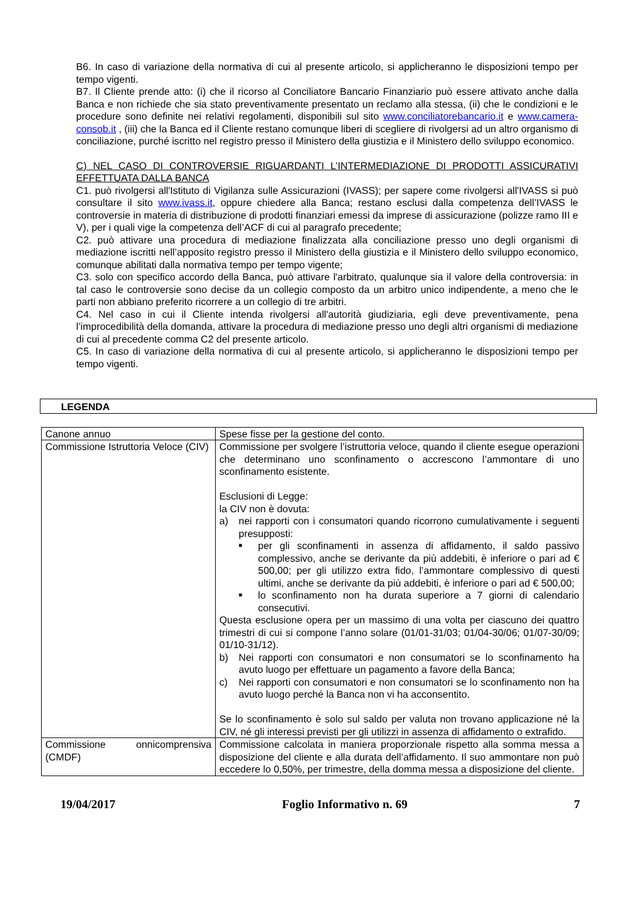B6. In caso di variazione della normativa di cui al presente articolo, si applicheranno le disposizioni tempo per tempo vigenti.
B7. Il Cliente prende atto: (i) che il ricorso al Conciliatore Bancario Finanziario può essere attivato anche dalla Banca e non richiede che sia stato preventivamente presentato un reclamo alla stessa, (ii) che le condizioni e le procedure sono definite nei relativi regolamenti, disponibili sul sito www.conciliatorebancario.it e www.camera-consob.it , (iii) che la Banca ed il Cliente restano comunque liberi di scegliere di rivolgersi ad un altro organismo di conciliazione, purché iscritto nel registro presso il Ministero della giustizia e il Ministero dello sviluppo economico.
C) NEL CASO DI CONTROVERSIE RIGUARDANTI L’INTERMEDIAZIONE DI PRODOTTI ASSICURATIVI EFFETTUATA DALLA BANCA
C1. può rivolgersi all'Istituto di Vigilanza sulle Assicurazioni (IVASS); per sapere come rivolgersi all'IVASS si può consultare il sito www.ivass.it, oppure chiedere alla Banca; restano esclusi dalla competenza dell’IVASS le controversie in materia di distribuzione di prodotti finanziari emessi da imprese di assicurazione (polizze ramo III e V), per i quali vige la competenza dell’ACF di cui al paragrafo precedente;
C2. può attivare una procedura di mediazione finalizzata alla conciliazione presso uno degli organismi di mediazione iscritti nell’apposito registro presso il Ministero della giustizia e il Ministero dello sviluppo economico, comunque abilitati dalla normativa tempo per tempo vigente;
C3. solo con specifico accordo della Banca, può attivare l'arbitrato, qualunque sia il valore della controversia: in tal caso le controversie sono decise da un collegio composto da un arbitro unico indipendente, a meno che le parti non abbiano preferito ricorrere a un collegio di tre arbitri.
C4. Nel caso in cui il Cliente intenda rivolgersi all'autorità giudiziaria, egli deve preventivamente, pena l’improcedibilità della domanda, attivare la procedura di mediazione presso uno degli altri organismi di mediazione di cui al precedente comma C2 del presente articolo.
C5. In caso di variazione della normativa di cui al presente articolo, si applicheranno le disposizioni tempo per tempo vigenti.
LEGENDA
| Canone annuo | Spese fisse per la gestione del conto. |
| Commissione Istruttoria Veloce (CIV) | Commissione per svolgere l’istruttoria veloce, quando il cliente esegue operazioni che determinano uno sconfinamento o accrescono l’ammontare di uno sconfinamento esistente. Esclusioni di Legge: la CIV non è dovuta: a) nei rapporti con i consumatori quando ricorrono cumulativamente i seguenti presupposti: ■ per gli sconfinamenti in assenza di affidamento, il saldo passivo complessivo, anche se derivante da più addebiti, è inferiore o pari ad € 500,00; per gli utilizzo extra fido, l’ammontare complessivo di questi ultimi, anche se derivante da più addebiti, è inferiore o pari ad € 500,00; ■ lo sconfinamento non ha durata superiore a 7 giorni di calendario consecutivi. Questa esclusione opera per un massimo di una volta per ciascuno dei quattro trimestri di cui si compone l’anno solare (01/01-31/03; 01/04-30/06; 01/07-30/09; 01/10-31/12). b) Nei rapporti con consumatori e non consumatori se lo sconfinamento ha avuto luogo per effettuare un pagamento a favore della Banca; c) Nei rapporti con consumatori e non consumatori se lo sconfinamento non ha avuto luogo perché la Banca non vi ha acconsentito. Se lo sconfinamento è solo sul saldo per valuta non trovano applicazione né la CIV, né gli interessi previsti per gli utilizzi in assenza di affidamento o extrafido. |
| Commissione onnicomprensiva (CMDF) | Commissione calcolata in maniera proporzionale rispetto alla somma messa a disposizione del cliente e alla durata dell’affidamento. Il suo ammontare non può eccedere lo 0,50%, per trimestre, della domma messa a disposizione del cliente. |
19/04/2017 Foglio Informativo n. 69 7